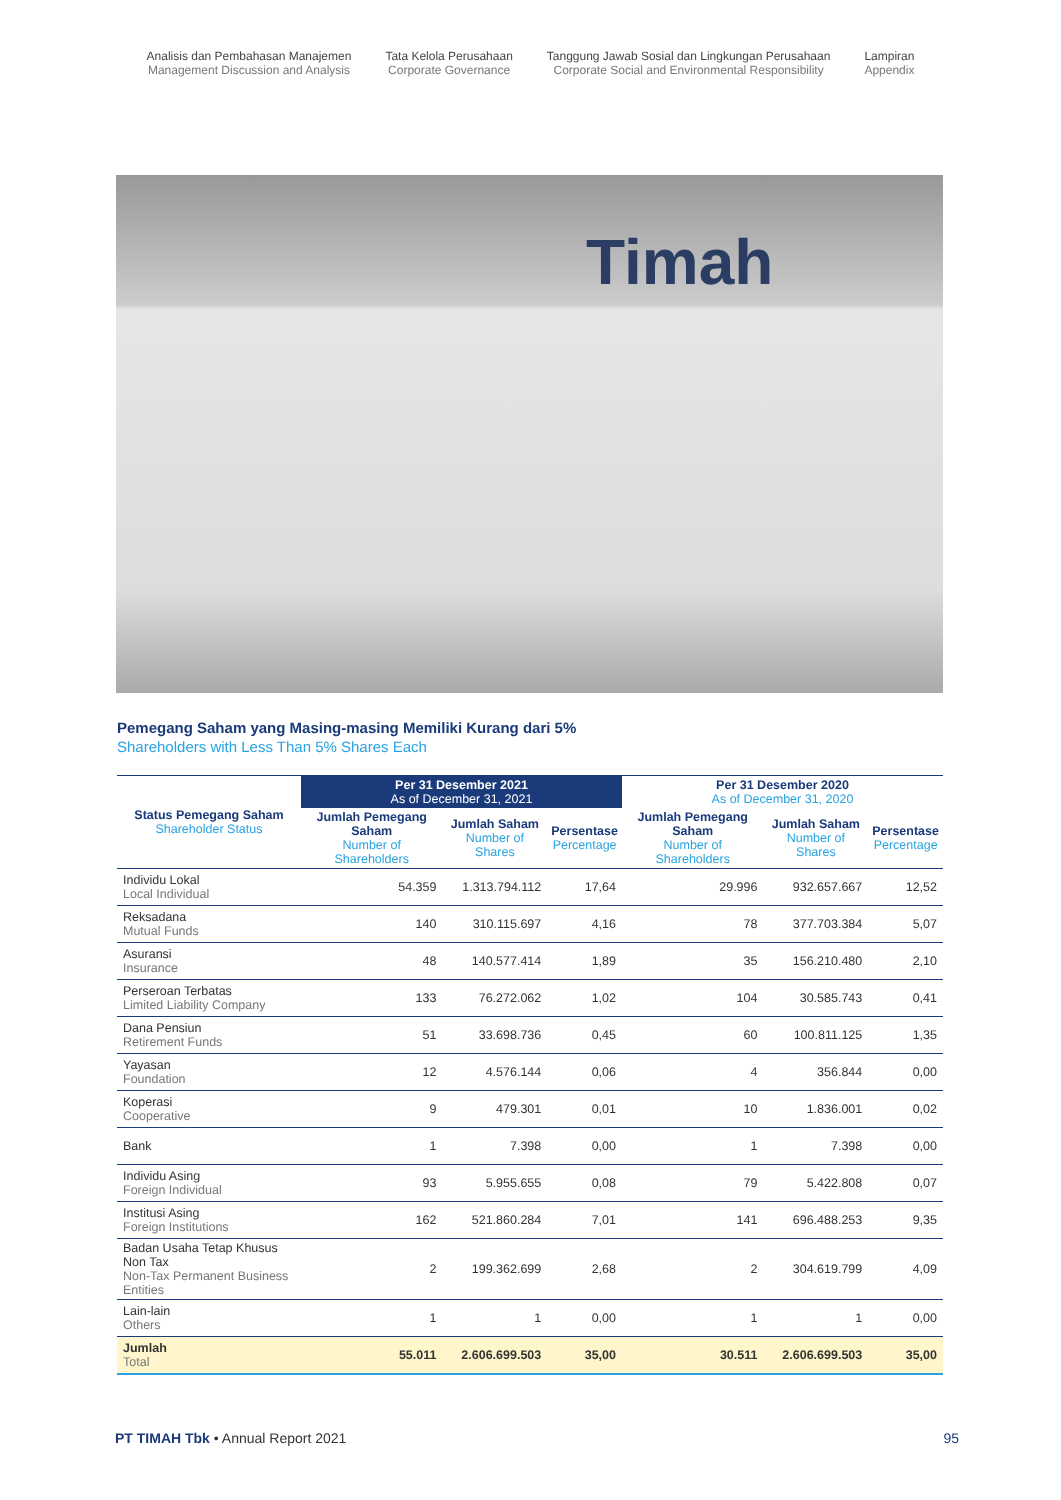Analisis dan Pembahasan Manajemen
Management Discussion and Analysis
Tata Kelola Perusahaan
Corporate Governance
Tanggung Jawab Sosial dan Lingkungan Perusahaan
Corporate Social and Environmental Responsibility
Lampiran
Appendix
Timah
Pemegang Saham yang Masing-masing Memiliki Kurang dari 5%
Shareholders with Less Than 5% Shares Each
| Status Pemegang Saham Shareholder Status | Per 31 Desember 2021 As of December 31, 2021 | | | Per 31 Desember 2020 As of December 31, 2020 | | |
| --- | --- | --- | --- | --- | --- | --- |
| | Jumlah Pemegang Saham Number of Shareholders | Jumlah Saham Number of Shares | Persentase Percentage | Jumlah Pemegang Saham Number of Shareholders | Jumlah Saham Number of Shares | Persentase Percentage |
| Individu Lokal Local Individual | 54.359 | 1.313.794.112 | 17,64 | 29.996 | 932.657.667 | 12,52 |
| Reksadana Mutual Funds | 140 | 310.115.697 | 4,16 | 78 | 377.703.384 | 5,07 |
| Asuransi Insurance | 48 | 140.577.414 | 1,89 | 35 | 156.210.480 | 2,10 |
| Perseroan Terbatas Limited Liability Company | 133 | 76.272.062 | 1,02 | 104 | 30.585.743 | 0,41 |
| Dana Pensiun Retirement Funds | 51 | 33.698.736 | 0,45 | 60 | 100.811.125 | 1,35 |
| Yayasan Foundation | 12 | 4.576.144 | 0,06 | 4 | 356.844 | 0,00 |
| Koperasi Cooperative | 9 | 479.301 | 0,01 | 10 | 1.836.001 | 0,02 |
| Bank | 1 | 7.398 | 0,00 | 1 | 7.398 | 0,00 |
| Individu Asing Foreign Individual | 93 | 5.955.655 | 0,08 | 79 | 5.422.808 | 0,07 |
| Institusi Asing Foreign Institutions | 162 | 521.860.284 | 7,01 | 141 | 696.488.253 | 9,35 |
| Badan Usaha Tetap Khusus Non Tax Non-Tax Permanent Business Entities | 2 | 199.362.699 | 2,68 | 2 | 304.619.799 | 4,09 |
| Lain-lain Others | 1 | 1 | 0,00 | 1 | 1 | 0,00 |
| Jumlah Total | 55.011 | 2.606.699.503 | 35,00 | 30.511 | 2.606.699.503 | 35,00 |
PT TIMAH Tbk • Annual Report 2021
95